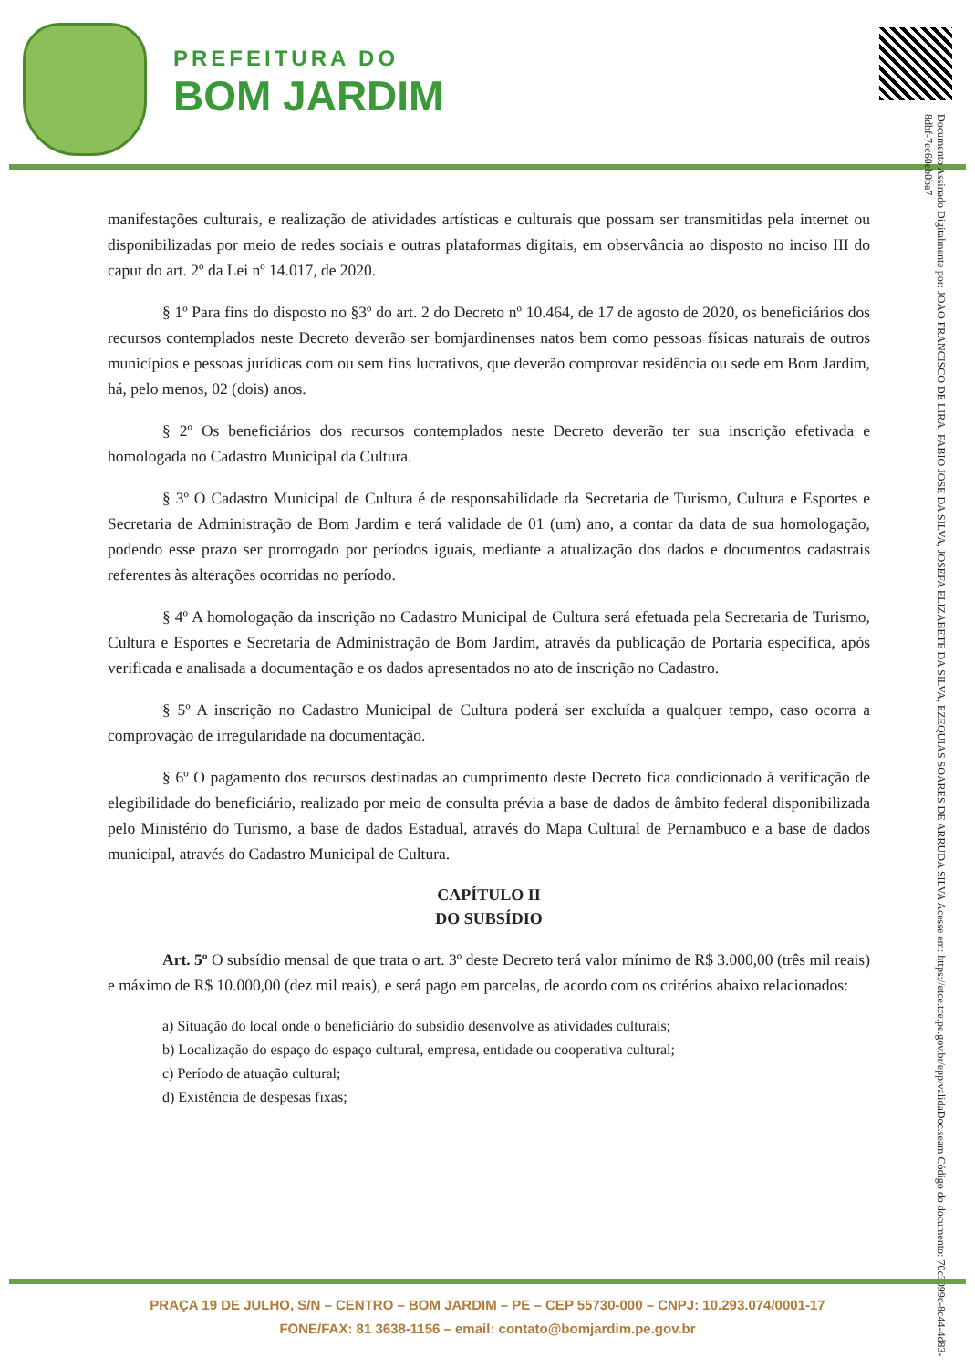PREFEITURA DO
BOM JARDIM
Documento Assinado Digitalmente por: JOAO FRANCISCO DE LIRA, FABIO JOSE DA SILVA, JOSEFA ELIZABETE DA SILVA, EZEQUIAS SOARES DE ARRUDA SILVA Acesse em: https://etce.tce.pe.gov.br/epp/validaDoc.seam Código do documento: 70c3099c-8c44-4d83-8dbf-7ec60eb0ba7
manifestações culturais, e realização de atividades artísticas e culturais que possam ser transmitidas pela internet ou disponibilizadas por meio de redes sociais e outras plataformas digitais, em observância ao disposto no inciso III do caput do art. 2º da Lei nº 14.017, de 2020.
§ 1º Para fins do disposto no §3º do art. 2 do Decreto nº 10.464, de 17 de agosto de 2020, os beneficiários dos recursos contemplados neste Decreto deverão ser bomjardinenses natos bem como pessoas físicas naturais de outros municípios e pessoas jurídicas com ou sem fins lucrativos, que deverão comprovar residência ou sede em Bom Jardim, há, pelo menos, 02 (dois) anos.
§ 2º Os beneficiários dos recursos contemplados neste Decreto deverão ter sua inscrição efetivada e homologada no Cadastro Municipal da Cultura.
§ 3º O Cadastro Municipal de Cultura é de responsabilidade da Secretaria de Turismo, Cultura e Esportes e Secretaria de Administração de Bom Jardim e terá validade de 01 (um) ano, a contar da data de sua homologação, podendo esse prazo ser prorrogado por períodos iguais, mediante a atualização dos dados e documentos cadastrais referentes às alterações ocorridas no período.
§ 4º A homologação da inscrição no Cadastro Municipal de Cultura será efetuada pela Secretaria de Turismo, Cultura e Esportes e Secretaria de Administração de Bom Jardim, através da publicação de Portaria específica, após verificada e analisada a documentação e os dados apresentados no ato de inscrição no Cadastro.
§ 5º A inscrição no Cadastro Municipal de Cultura poderá ser excluída a qualquer tempo, caso ocorra a comprovação de irregularidade na documentação.
§ 6º O pagamento dos recursos destinadas ao cumprimento deste Decreto fica condicionado à verificação de elegibilidade do beneficiário, realizado por meio de consulta prévia a base de dados de âmbito federal disponibilizada pelo Ministério do Turismo, a base de dados Estadual, através do Mapa Cultural de Pernambuco e a base de dados municipal, através do Cadastro Municipal de Cultura.
CAPÍTULO II
DO SUBSÍDIO
Art. 5º O subsídio mensal de que trata o art. 3º deste Decreto terá valor mínimo de R$ 3.000,00 (três mil reais) e máximo de R$ 10.000,00 (dez mil reais), e será pago em parcelas, de acordo com os critérios abaixo relacionados:
a) Situação do local onde o beneficiário do subsídio desenvolve as atividades culturais;
b) Localização do espaço do espaço cultural, empresa, entidade ou cooperativa cultural;
c) Período de atuação cultural;
d) Existência de despesas fixas;
PRAÇA 19 DE JULHO, S/N – CENTRO – BOM JARDIM – PE – CEP 55730-000 – CNPJ: 10.293.074/0001-17
FONE/FAX: 81 3638-1156 – email: contato@bomjardim.pe.gov.br